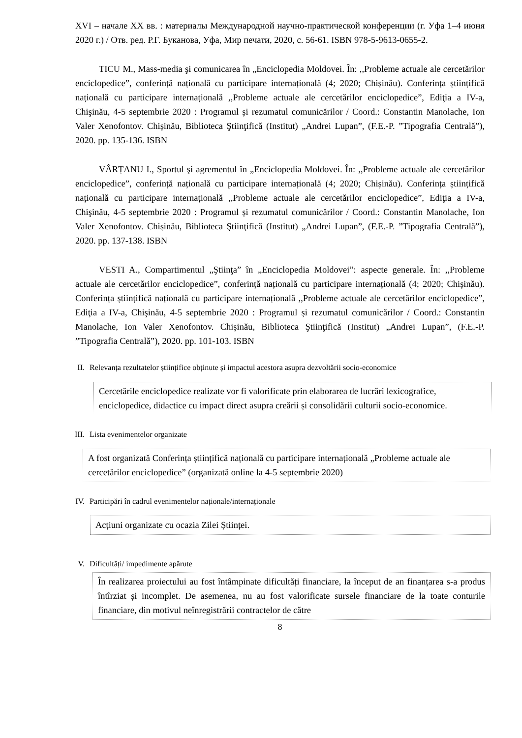XVI – начале XX вв. : материалы Международной научно-практической конференции (г. Уфа 1–4 июня 2020 г.) / Отв. ред. Р.Г. Буканова, Уфа, Мир печати, 2020, c. 56-61. ISBN 978-5-9613-0655-2.
TICU M., Mass-media şi comunicarea în „Enciclopedia Moldovei. În: ,,Probleme actuale ale cercetărilor enciclopedice”, conferință națională cu participare internațională (4; 2020; Chișinău). Conferința științifică națională cu participare internațională ,,Probleme actuale ale cercetărilor enciclopedice”, Ediţia a IV-a, Chişinău, 4-5 septembrie 2020 : Programul și rezumatul comunicărilor / Coord.: Constantin Manolache, Ion Valer Xenofontov. Chișinău, Biblioteca Ştiinţifică (Institut) „Andrei Lupan”, (F.E.-P. ”Tipografia Centrală”), 2020. pp. 135-136. ISBN
VÂRȚANU I., Sportul şi agrementul în „Enciclopedia Moldovei. În: ,,Probleme actuale ale cercetărilor enciclopedice”, conferință națională cu participare internațională (4; 2020; Chișinău). Conferința științifică națională cu participare internațională ,,Probleme actuale ale cercetărilor enciclopedice”, Ediţia a IV-a, Chişinău, 4-5 septembrie 2020 : Programul și rezumatul comunicărilor / Coord.: Constantin Manolache, Ion Valer Xenofontov. Chișinău, Biblioteca Ştiinţifică (Institut) „Andrei Lupan”, (F.E.-P. ”Tipografia Centrală”), 2020. pp. 137-138. ISBN
VESTI A., Compartimentul „Ştiinţa” în „Enciclopedia Moldovei”: aspecte generale. În: ,,Probleme actuale ale cercetărilor enciclopedice”, conferință națională cu participare internațională (4; 2020; Chișinău). Conferința științifică națională cu participare internațională ,,Probleme actuale ale cercetărilor enciclopedice”, Ediţia a IV-a, Chişinău, 4-5 septembrie 2020 : Programul și rezumatul comunicărilor / Coord.: Constantin Manolache, Ion Valer Xenofontov. Chișinău, Biblioteca Ştiinţifică (Institut) „Andrei Lupan”, (F.E.-P. ”Tipografia Centrală”), 2020. pp. 101-103. ISBN
II. Relevanța rezultatelor științifice obținute și impactul acestora asupra dezvoltării socio-economice
Cercetările enciclopedice realizate vor fi valorificate prin elaborarea de lucrări lexicografice, enciclopedice, didactice cu impact direct asupra creării și consolidării culturii socio-economice.
III. Lista evenimentelor organizate
A fost organizată Conferința științifică națională cu participare internațională „Probleme actuale ale cercetărilor enciclopedice” (organizată online la 4-5 septembrie 2020)
IV. Participări în cadrul evenimentelor naționale/internaționale
Acțiuni organizate cu ocazia Zilei Științei.
V. Dificultăți/ impedimente apărute
În realizarea proiectului au fost întâmpinate dificultăți financiare, la început de an finanțarea s-a produs întîrziat și incomplet. De asemenea, nu au fost valorificate sursele financiare de la toate conturile financiare, din motivul neînregistrării contractelor de către
8